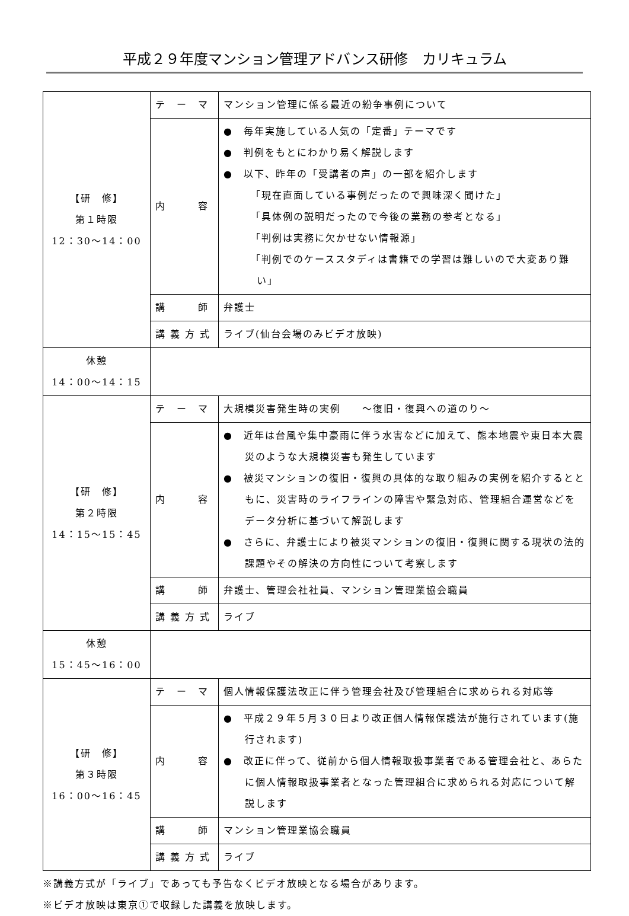平成２９年度マンション管理アドバンス研修　カリキュラム
| 【研 修】 第１時限 12：30～14：00 | テ ー マ | マンション管理に係る最近の紛争事例について |
| | 内 容 | ● 毎年実施している人気の「定番」テーマです ● 判例をもとにわかり易く解説します ● 以下、昨年の「受講者の声」の一部を紹介します 「現在直面している事例だったので興味深く聞けた」 「具体例の説明だったので今後の業務の参考となる」 「判例は実務に欠かせない情報源」 「判例でのケーススタディは書籍での学習は難しいので大変あり難い」 |
| | 講 師 | 弁護士 |
| | 講 義 方 式 | ライブ(仙台会場のみビデオ放映) |
| 休憩 14：00～14：15 | | |
| 【研 修】 第２時限 14：15～15：45 | テ ー マ | 大規模災害発生時の実例 ～復旧・復興への道のり～ |
| | 内 容 | ● 近年は台風や集中豪雨に伴う水害などに加えて、熊本地震や東日本大震災のような大規模災害も発生しています ● 被災マンションの復旧・復興の具体的な取り組みの実例を紹介するとともに、災害時のライフラインの障害や緊急対応、管理組合運営などをデータ分析に基づいて解説します ● さらに、弁護士により被災マンションの復旧・復興に関する現状の法的課題やその解決の方向性について考察します |
| | 講 師 | 弁護士、管理会社社員、マンション管理業協会職員 |
| | 講 義 方 式 | ライブ |
| 休憩 15：45～16：00 | | |
| 【研 修】 第３時限 16：00～16：45 | テ ー マ | 個人情報保護法改正に伴う管理会社及び管理組合に求められる対応等 |
| | 内 容 | ● 平成２９年５月３０日より改正個人情報保護法が施行されています(施行されます) ● 改正に伴って、従前から個人情報取扱事業者である管理会社と、あらたに個人情報取扱事業者となった管理組合に求められる対応について解説します |
| | 講 師 | マンション管理業協会職員 |
| | 講 義 方 式 | ライブ |
※講義方式が「ライブ」であっても予告なくビデオ放映となる場合があります。
※ビデオ放映は東京①で収録した講義を放映します。